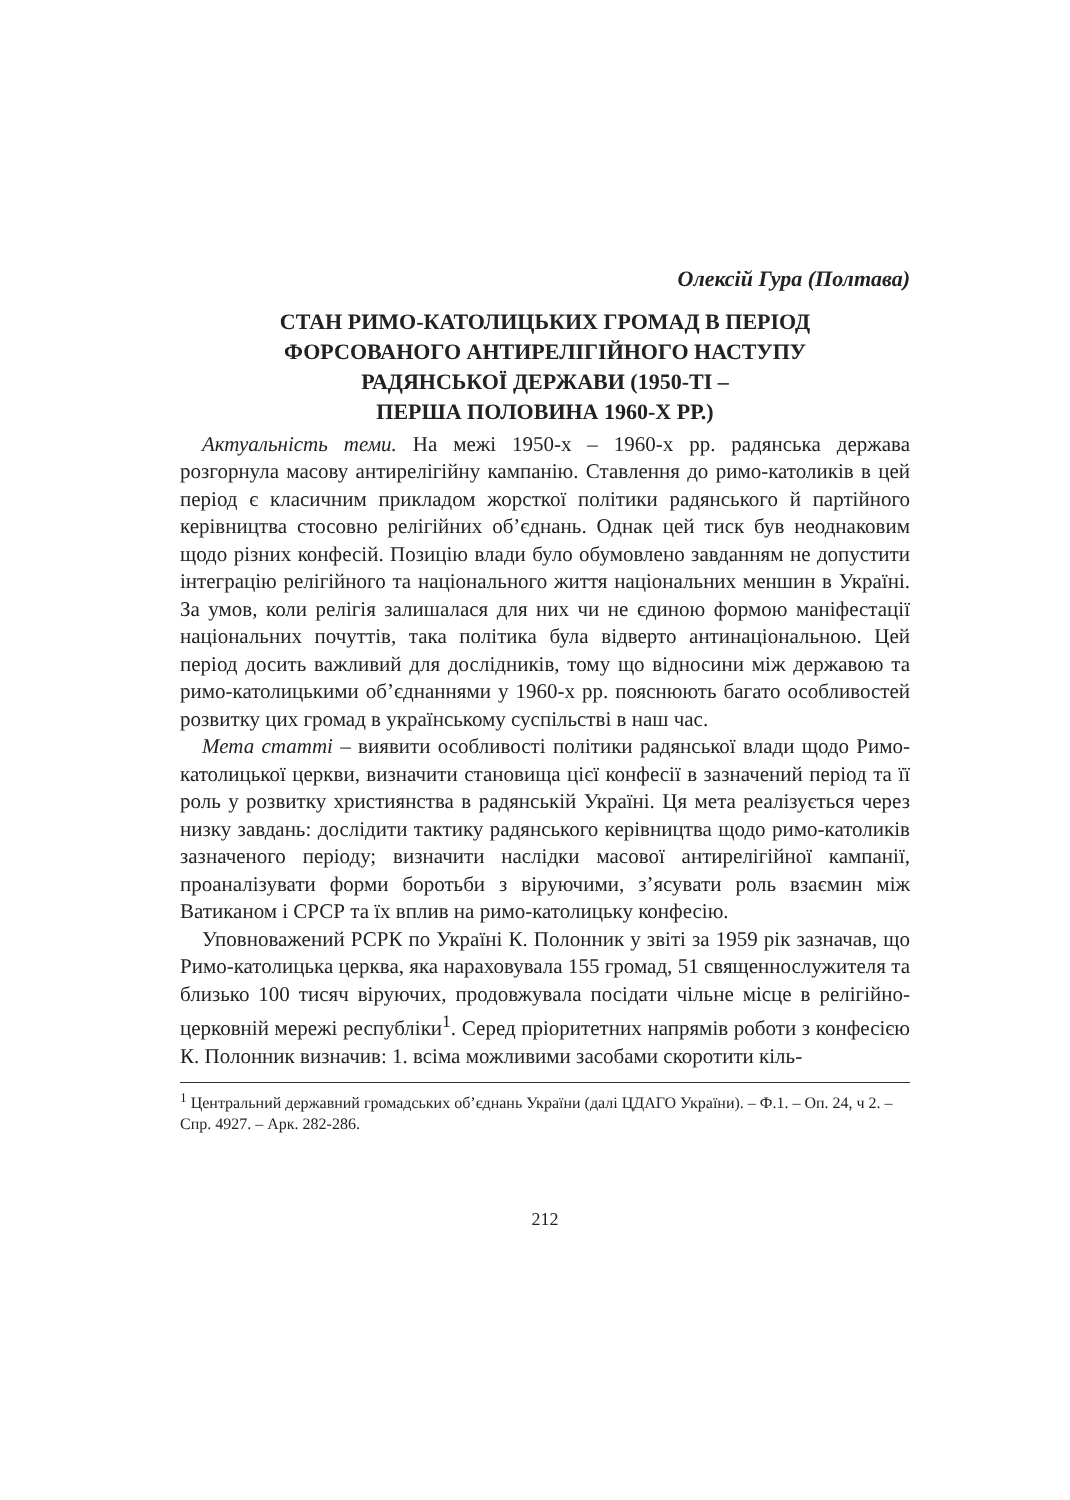Олексій Гура (Полтава)
СТАН РИМО-КАТОЛИЦЬКИХ ГРОМАД В ПЕРІОД
ФОРСОВАНОГО АНТИРЕЛІГІЙНОГО НАСТУПУ
РАДЯНСЬКОЇ ДЕРЖАВИ (1950-ТІ –
ПЕРША ПОЛОВИНА 1960-Х РР.)
Актуальність теми. На межі 1950-х – 1960-х рр. радянська держава розгорнула масову антирелігійну кампанію. Ставлення до римо-католиків в цей період є класичним прикладом жорсткої політики радянського й партійного керівництва стосовно релігійних об’єднань. Однак цей тиск був неоднаковим щодо різних конфесій. Позицію влади було обумовлено завданням не допустити інтеграцію релігійного та національного життя національних меншин в Україні. За умов, коли релігія залишалася для них чи не єдиною формою маніфестації національних почуттів, така політика була відверто антинаціональною. Цей період досить важливий для дослідників, тому що відносини між державою та римо-католицькими об’єднаннями у 1960-х рр. пояснюють багато особливостей розвитку цих громад в українському суспільстві в наш час.
Мета статті – виявити особливості політики радянської влади щодо Римо-католицької церкви, визначити становища цієї конфесії в зазначений період та її роль у розвитку християнства в радянській Україні. Ця мета реалізується через низку завдань: дослідити тактику радянського керівництва щодо римо-католиків зазначеного періоду; визначити наслідки масової антирелігійної кампанії, проаналізувати форми боротьби з віруючими, з’ясувати роль взаємин між Ватиканом і СРСР та їх вплив на римо-католицьку конфесію.
Уповноважений РСРК по Україні К. Полонник у звіті за 1959 рік зазначав, що Римо-католицька церква, яка нараховувала 155 громад, 51 священнослужителя та близько 100 тисяч віруючих, продовжувала посідати чільне місце в релігійно-церковній мережі республіки<sup>1</sup>. Серед пріоритетних напрямів роботи з конфесією К. Полонник визначив: 1. всіма можливими засобами скоротити кіль-
<sup>1</sup> Центральний державний громадських об’єднань України (далі ЦДАГО України). – Ф.1. – Оп. 24, ч 2. – Спр. 4927. – Арк. 282-286.
212